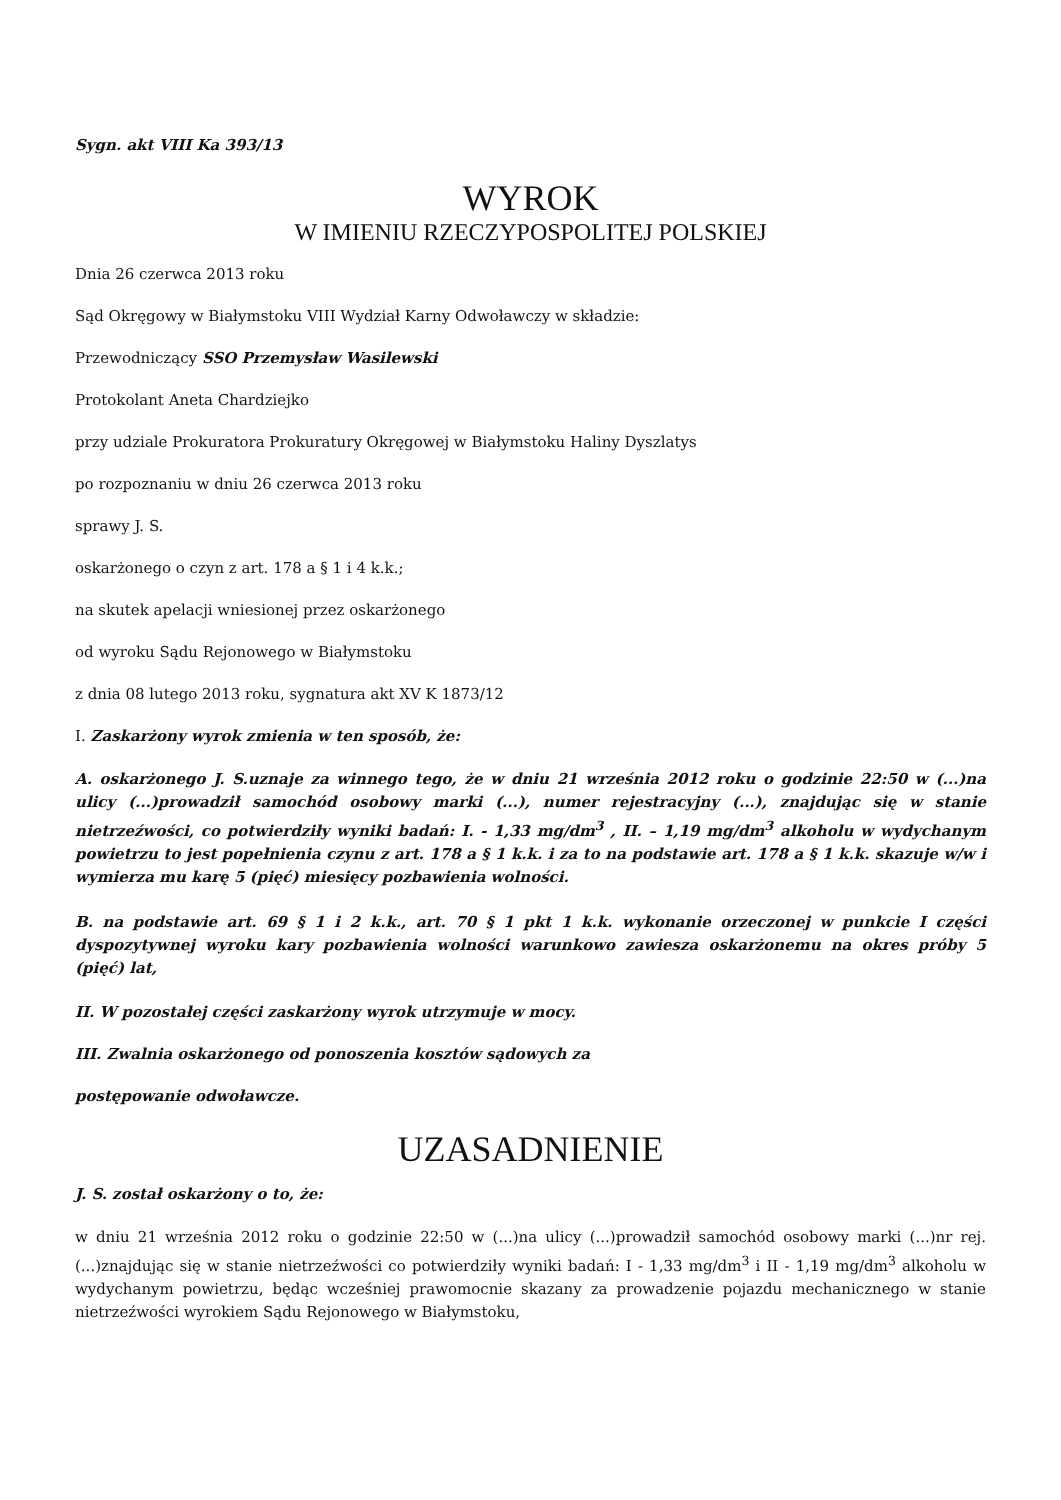Sygn. akt VIII Ka 393/13
WYROK
W IMIENIU RZECZYPOSPOLITEJ POLSKIEJ
Dnia 26 czerwca 2013 roku
Sąd Okręgowy w Białymstoku VIII Wydział Karny Odwoławczy w składzie:
Przewodniczący SSO Przemysław Wasilewski
Protokolant Aneta Chardziejko
przy udziale Prokuratora Prokuratury Okręgowej w Białymstoku Haliny Dyszlatys
po rozpoznaniu w dniu 26 czerwca 2013 roku
sprawy J. S.
oskarżonego o czyn z art. 178 a § 1 i 4 k.k.;
na skutek apelacji wniesionej przez oskarżonego
od wyroku Sądu Rejonowego w Białymstoku
z dnia 08 lutego 2013 roku, sygnatura akt XV K 1873/12
I. Zaskarżony wyrok zmienia w ten sposób, że:
A. oskarżonego J. S.uznaje za winnego tego, że w dniu 21 września 2012 roku o godzinie 22:50 w (...)na ulicy (...)prowadził samochód osobowy marki (...), numer rejestracyjny (...), znajdując się w stanie nietrzeźwości, co potwierdziły wyniki badań: I. - 1,33 mg/dm<sup>3</sup> , II. – 1,19 mg/dm<sup>3</sup> alkoholu w wydychanym powietrzu to jest popełnienia czynu z art. 178 a § 1 k.k. i za to na podstawie art. 178 a § 1 k.k. skazuje w/w i wymierza mu karę 5 (pięć) miesięcy pozbawienia wolności.
B. na podstawie art. 69 § 1 i 2 k.k., art. 70 § 1 pkt 1 k.k. wykonanie orzeczonej w punkcie I części dyspozytywnej wyroku kary pozbawienia wolności warunkowo zawiesza oskarżonemu na okres próby 5 (pięć) lat,
II. W pozostałej części zaskarżony wyrok utrzymuje w mocy.
III. Zwalnia oskarżonego od ponoszenia kosztów sądowych za
postępowanie odwoławcze.
UZASADNIENIE
J. S. został oskarżony o to, że:
w dniu 21 września 2012 roku o godzinie 22:50 w (...)na ulicy (...)prowadził samochód osobowy marki (...)nr rej. (...)znajdując się w stanie nietrzeźwości co potwierdziły wyniki badań: I - 1,33 mg/dm<sup>3</sup> i II - 1,19 mg/dm<sup>3</sup> alkoholu w wydychanym powietrzu, będąc wcześniej prawomocnie skazany za prowadzenie pojazdu mechanicznego w stanie nietrzeźwości wyrokiem Sądu Rejonowego w Białymstoku,